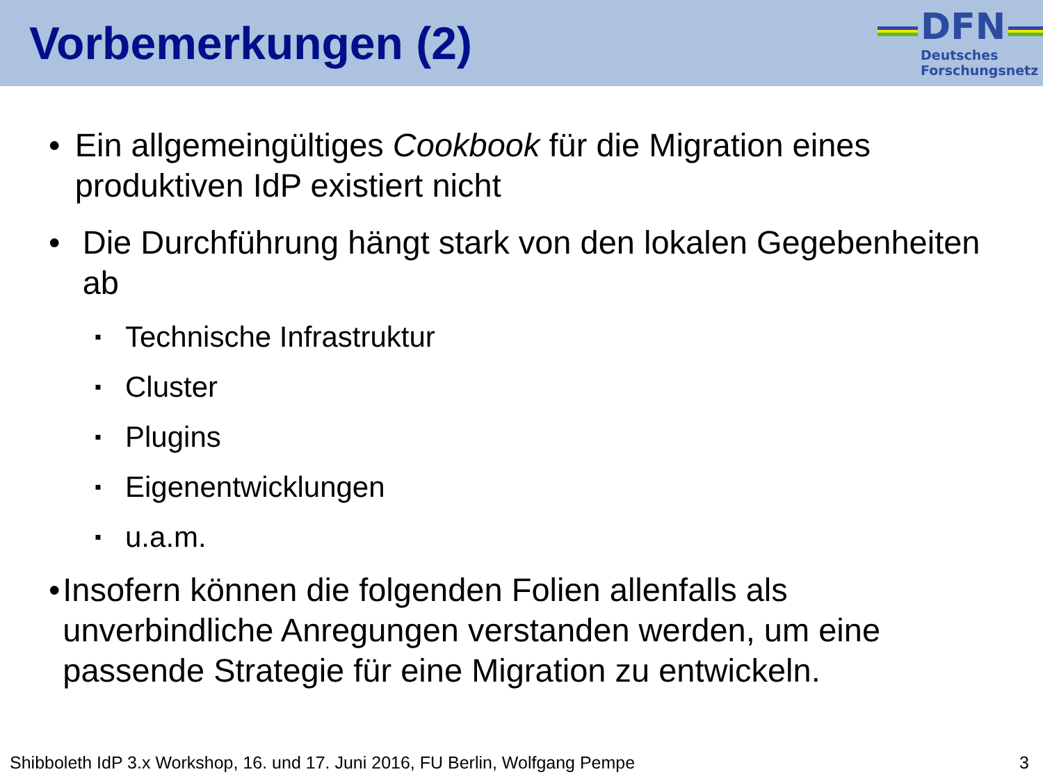Vorbemerkungen (2)
DFN
Deutsches
Forschungsnetz
• Ein allgemeingültiges Cookbook für die Migration eines produktiven IdP existiert nicht
• Die Durchführung hängt stark von den lokalen Gegebenheiten ab
▪ Technische Infrastruktur
▪ Cluster
▪ Plugins
▪ Eigenentwicklungen
▪ u.a.m.
• Insofern können die folgenden Folien allenfalls als unverbindliche Anregungen verstanden werden, um eine passende Strategie für eine Migration zu entwickeln.
Shibboleth IdP 3.x Workshop, 16. und 17. Juni 2016, FU Berlin, Wolfgang Pempe 3